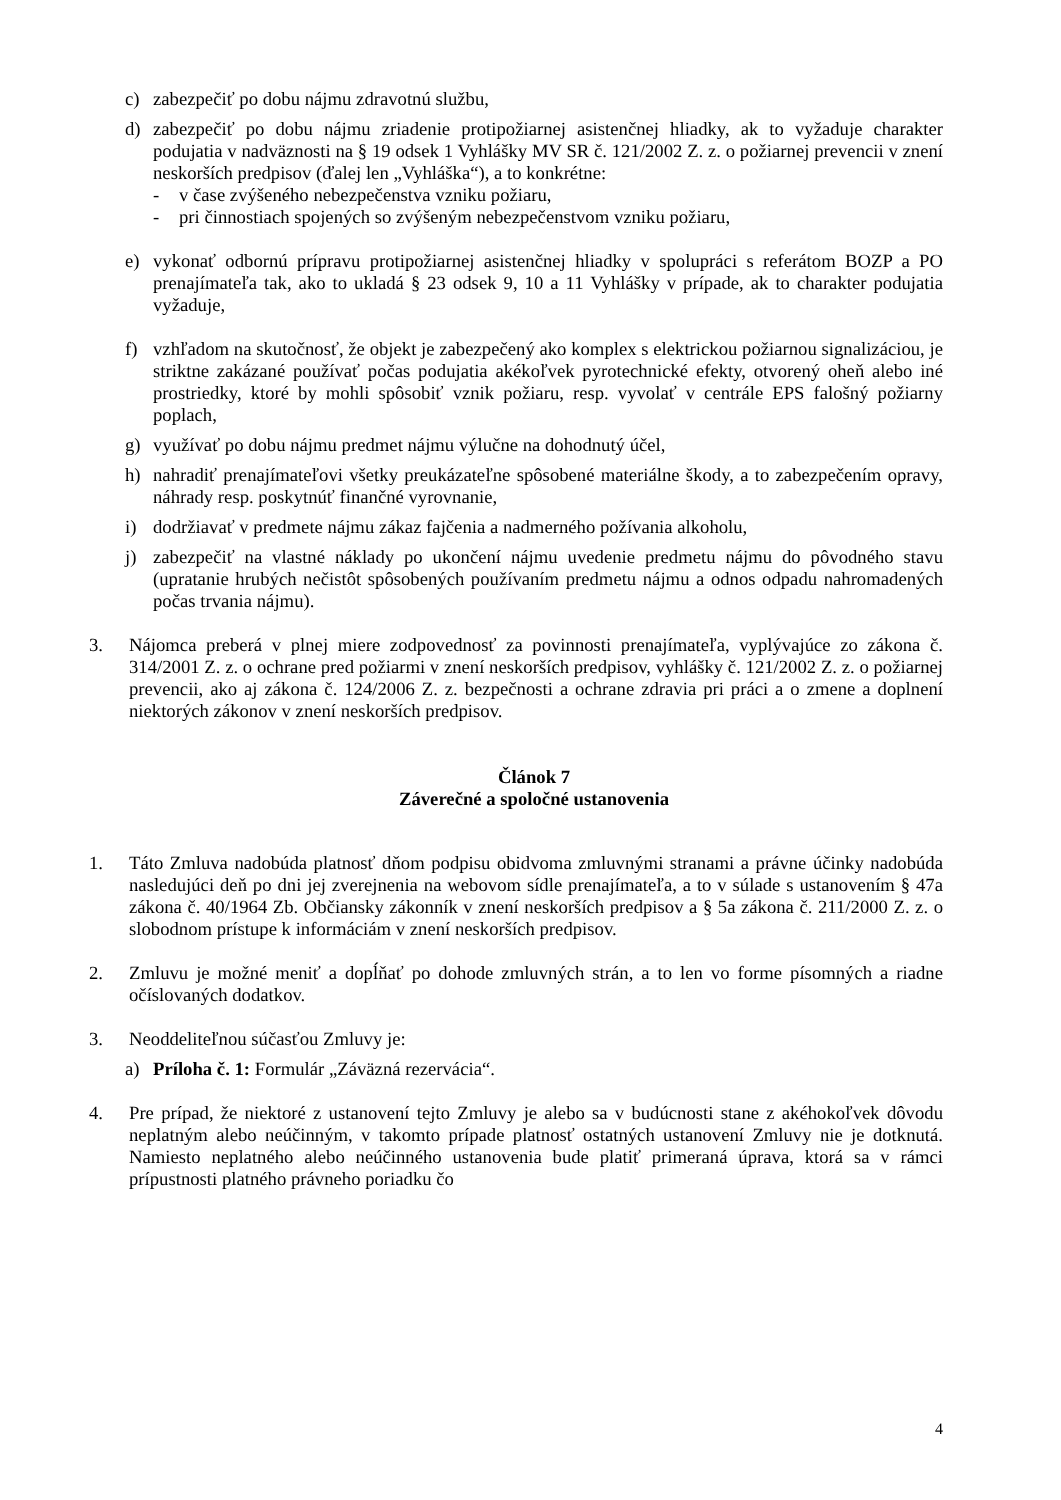c) zabezpečiť po dobu nájmu zdravotnú službu,
d) zabezpečiť po dobu nájmu zriadenie protipožiarnej asistenčnej hliadky, ak to vyžaduje charakter podujatia v nadväznosti na § 19 odsek 1 Vyhlášky MV SR č. 121/2002 Z. z. o požiarnej prevencii v znení neskorších predpisov (ďalej len „Vyhláška“), a to konkrétne:
- v čase zvýšeného nebezpečenstva vzniku požiaru,
- pri činnostiach spojených so zvýšeným nebezpečenstvom vzniku požiaru,
e) vykonať odbornú prípravu protipožiarnej asistenčnej hliadky v spolupráci s referátom BOZP a PO prenajímateľa tak, ako to ukladá § 23 odsek 9, 10 a 11 Vyhlášky v prípade, ak to charakter podujatia vyžaduje,
f) vzhľadom na skutočnosť, že objekt je zabezpečený ako komplex s elektrickou požiarnou signalizáciou, je striktne zakázané používať počas podujatia akékoľvek pyrotechnické efekty, otvorený oheň alebo iné prostriedky, ktoré by mohli spôsobiť vznik požiaru, resp. vyvolať v centrále EPS falošný požiarny poplach,
g) využívať po dobu nájmu predmet nájmu výlučne na dohodnutý účel,
h) nahradiť prenajímateľovi všetky preukázateľne spôsobené materiálne škody, a to zabezpečením opravy, náhrady resp. poskytnúť finančné vyrovnanie,
i) dodržiavať v predmete nájmu zákaz fajčenia a nadmerného požívania alkoholu,
j) zabezpečiť na vlastné náklady po ukončení nájmu uvedenie predmetu nájmu do pôvodného stavu (upratanie hrubých nečistôt spôsobených používaním predmetu nájmu a odnos odpadu nahromadených počas trvania nájmu).
3. Nájomca preberá v plnej miere zodpovednosť za povinnosti prenajímateľa, vyplývajúce zo zákona č. 314/2001 Z. z. o ochrane pred požiarmi v znení neskorších predpisov, vyhlášky č. 121/2002 Z. z. o požiarnej prevencii, ako aj zákona č. 124/2006 Z. z. bezpečnosti a ochrane zdravia pri práci a o zmene a doplnení niektorých zákonov v znení neskorších predpisov.
Článok 7
Záverečné a spoločné ustanovenia
1. Táto Zmluva nadobúda platnosť dňom podpisu obidvoma zmluvnými stranami a právne účinky nadobúda nasledujúci deň po dni jej zverejnenia na webovom sídle prenajímateľa, a to v súlade s ustanovením § 47a zákona č. 40/1964 Zb. Občiansky zákonník v znení neskorších predpisov a § 5a zákona č. 211/2000 Z. z. o slobodnom prístupe k informáciám v znení neskorších predpisov.
2. Zmluvu je možné meniť a dopĺňať po dohode zmluvných strán, a to len vo forme písomných a riadne očíslovaných dodatkov.
3. Neoddeliteľnou súčasťou Zmluvy je:
a) Príloha č. 1: Formulár „Záväzná rezervácia“.
4. Pre prípad, že niektoré z ustanovení tejto Zmluvy je alebo sa v budúcnosti stane z akéhokoľvek dôvodu neplatným alebo neúčinným, v takomto prípade platnosť ostatných ustanovení Zmluvy nie je dotknutá. Namiesto neplatného alebo neúčinného ustanovenia bude platiť primeraná úprava, ktorá sa v rámci prípustnosti platného právneho poriadku čo
4